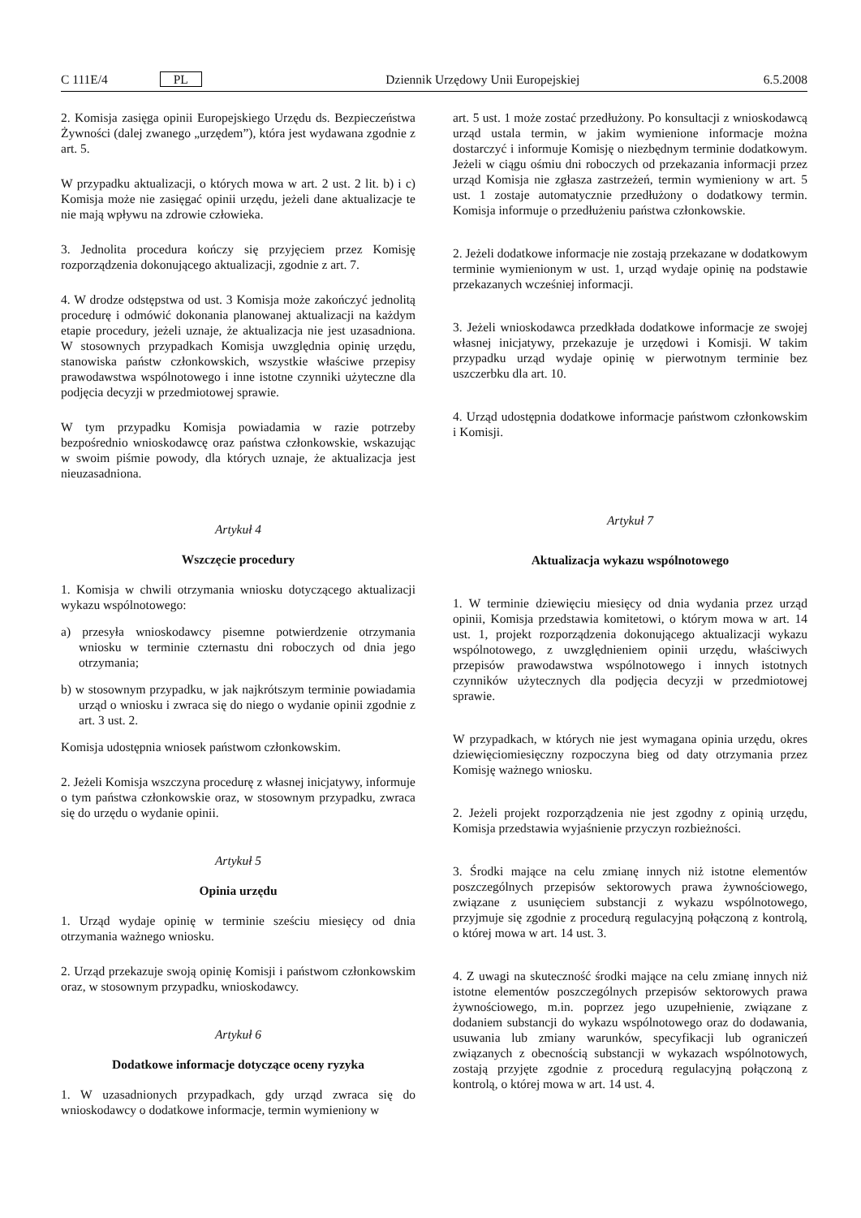C 111E/4 PL Dziennik Urzędowy Unii Europejskiej 6.5.2008
2. Komisja zasięga opinii Europejskiego Urzędu ds. Bezpieczeństwa Żywności (dalej zwanego „urzędem”), która jest wydawana zgodnie z art. 5.
W przypadku aktualizacji, o których mowa w art. 2 ust. 2 lit. b) i c) Komisja może nie zasięgać opinii urzędu, jeżeli dane aktualizacje te nie mają wpływu na zdrowie człowieka.
3. Jednolita procedura kończy się przyjęciem przez Komisję rozporządzenia dokonującego aktualizacji, zgodnie z art. 7.
4. W drodze odstępstwa od ust. 3 Komisja może zakończyć jednolitą procedurę i odmówić dokonania planowanej aktualizacji na każdym etapie procedury, jeżeli uznaje, że aktualizacja nie jest uzasadniona. W stosownych przypadkach Komisja uwzględnia opinię urzędu, stanowiska państw członkowskich, wszystkie właściwe przepisy prawodawstwa wspólnotowego i inne istotne czynniki użyteczne dla podjęcia decyzji w przedmiotowej sprawie.
W tym przypadku Komisja powiadamia w razie potrzeby bezpośrednio wnioskodawcę oraz państwa członkowskie, wskazując w swoim piśmie powody, dla których uznaje, że aktualizacja jest nieuzasadniona.
Artykuł 4
Wszczęcie procedury
1. Komisja w chwili otrzymania wniosku dotyczącego aktualizacji wykazu wspólnotowego:
a) przesyła wnioskodawcy pisemne potwierdzenie otrzymania wniosku w terminie czternastu dni roboczych od dnia jego otrzymania;
b) w stosownym przypadku, w jak najkrótszym terminie powiadamia urząd o wniosku i zwraca się do niego o wydanie opinii zgodnie z art. 3 ust. 2.
Komisja udostępnia wniosek państwom członkowskim.
2. Jeżeli Komisja wszczyna procedurę z własnej inicjatywy, informuje o tym państwa członkowskie oraz, w stosownym przypadku, zwraca się do urzędu o wydanie opinii.
Artykuł 5
Opinia urzędu
1. Urząd wydaje opinię w terminie sześciu miesięcy od dnia otrzymania ważnego wniosku.
2. Urząd przekazuje swoją opinię Komisji i państwom członkowskim oraz, w stosownym przypadku, wnioskodawcy.
Artykuł 6
Dodatkowe informacje dotyczące oceny ryzyka
1. W uzasadnionych przypadkach, gdy urząd zwraca się do wnioskodawcy o dodatkowe informacje, termin wymieniony w
art. 5 ust. 1 może zostać przedłużony. Po konsultacji z wnioskodawcą urząd ustala termin, w jakim wymienione informacje można dostarczyć i informuje Komisję o niezbędnym terminie dodatkowym. Jeżeli w ciągu ośmiu dni roboczych od przekazania informacji przez urząd Komisja nie zgłasza zastrzeżeń, termin wymieniony w art. 5 ust. 1 zostaje automatycznie przedłużony o dodatkowy termin. Komisja informuje o przedłużeniu państwa członkowskie.
2. Jeżeli dodatkowe informacje nie zostają przekazane w dodatkowym terminie wymienionym w ust. 1, urząd wydaje opinię na podstawie przekazanych wcześniej informacji.
3. Jeżeli wnioskodawca przedkłada dodatkowe informacje ze swojej własnej inicjatywy, przekazuje je urzędowi i Komisji. W takim przypadku urząd wydaje opinię w pierwotnym terminie bez uszczerbku dla art. 10.
4. Urząd udostępnia dodatkowe informacje państwom członkowskim i Komisji.
Artykuł 7
Aktualizacja wykazu wspólnotowego
1. W terminie dziewięciu miesięcy od dnia wydania przez urząd opinii, Komisja przedstawia komitetowi, o którym mowa w art. 14 ust. 1, projekt rozporządzenia dokonującego aktualizacji wykazu wspólnotowego, z uwzględnieniem opinii urzędu, właściwych przepisów prawodawstwa wspólnotowego i innych istotnych czynników użytecznych dla podjęcia decyzji w przedmiotowej sprawie.
W przypadkach, w których nie jest wymagana opinia urzędu, okres dziewięciomiesięczny rozpoczyna bieg od daty otrzymania przez Komisję ważnego wniosku.
2. Jeżeli projekt rozporządzenia nie jest zgodny z opinią urzędu, Komisja przedstawia wyjaśnienie przyczyn rozbieżności.
3. Środki mające na celu zmianę innych niż istotne elementów poszczególnych przepisów sektorowych prawa żywnościowego, związane z usunięciem substancji z wykazu wspólnotowego, przyjmuje się zgodnie z procedurą regulacyjną połączoną z kontrolą, o której mowa w art. 14 ust. 3.
4. Z uwagi na skuteczność środki mające na celu zmianę innych niż istotne elementów poszczególnych przepisów sektorowych prawa żywnościowego, m.in. poprzez jego uzupełnienie, związane z dodaniem substancji do wykazu wspólnotowego oraz do dodawania, usuwania lub zmiany warunków, specyfikacji lub ograniczeń związanych z obecnością substancji w wykazach wspólnotowych, zostają przyjęte zgodnie z procedurą regulacyjną połączoną z kontrolą, o której mowa w art. 14 ust. 4.